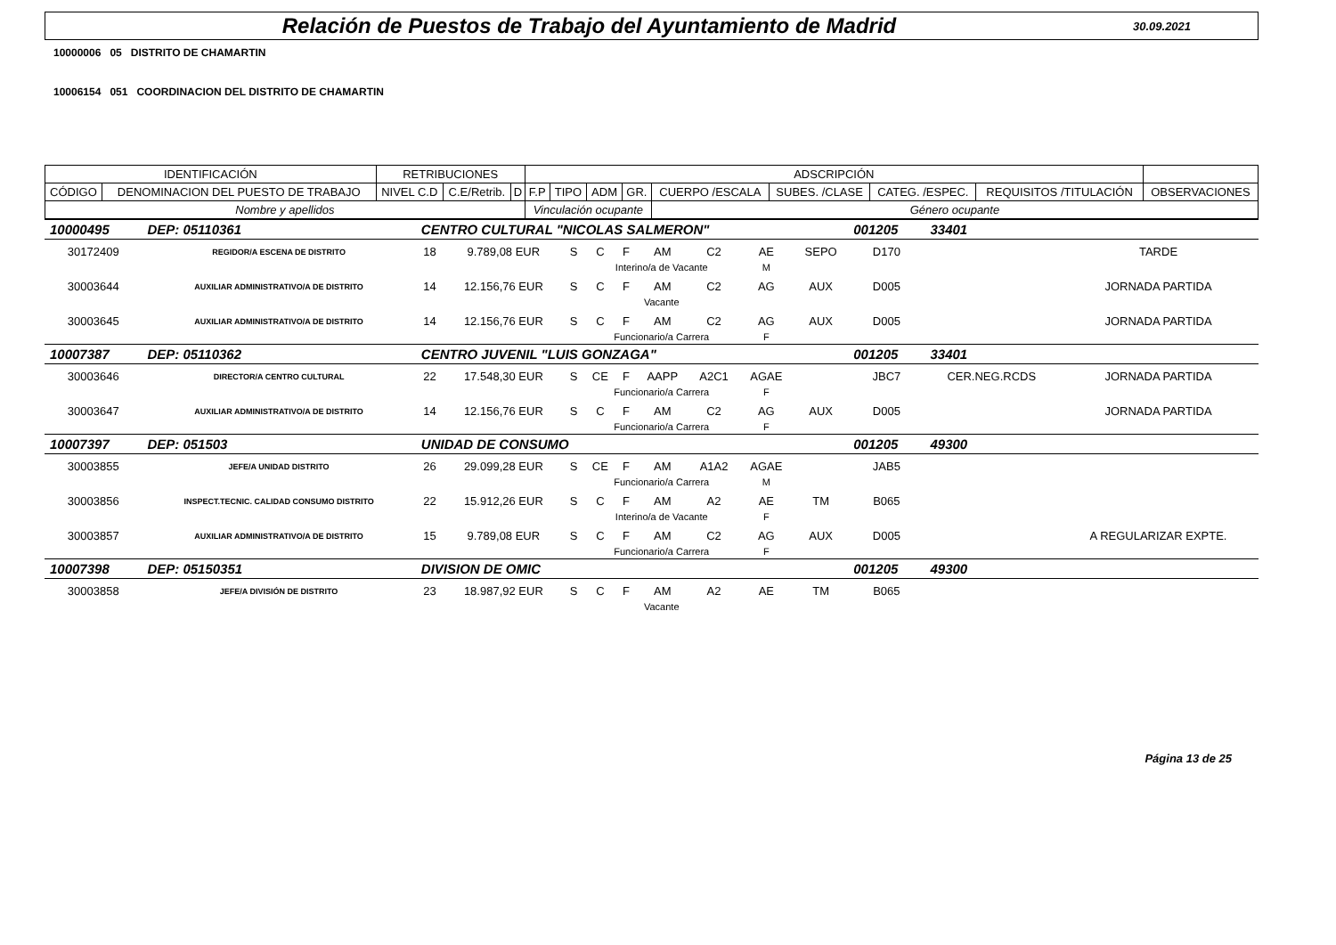Relación de Puestos de Trabajo del Ayuntamiento de Madrid
30.09.2021
10000006 05 DISTRITO DE CHAMARTIN
10006154 051 COORDINACION DEL DISTRITO DE CHAMARTIN
| IDENTIFICACIÓN | | RETRIBUCIONES | | | ADSCRIPCIÓN | | | | | | | | |
| CÓDIGO | DENOMINACION DEL PUESTO DE TRABAJO | NIVEL C.D | C.E/Retrib. | D | F.P | TIPO | ADM | GR. | CUERPO /ESCALA | SUBES. /CLASE | CATEG. /ESPEC. | REQUISITOS /TITULACIÓN | OBSERVACIONES |
| Nombre y apellidos | | | | | Vinculación ocupante | | | | Género ocupante | | | | |
| 10000495 | DEP: 05110361 | CENTRO CULTURAL "NICOLAS SALMERON" | | | | | | | | | 001205 | 33401 | |
| 30172409 | REGIDOR/A ESCENA DE DISTRITO | 18 | 9.789,08 EUR | S | C | F | AM | C2 | AE | SEPO | D170 | | TARDE |
| | | | | | Interino/a de Vacante | | | | M | | | | |
| 30003644 | AUXILIAR ADMINISTRATIVO/A DE DISTRITO | 14 | 12.156,76 EUR | S | C | F | AM | C2 | AG | AUX | D005 | | JORNADA PARTIDA |
| | | | | | Vacante | | | | | | | | |
| 30003645 | AUXILIAR ADMINISTRATIVO/A DE DISTRITO | 14 | 12.156,76 EUR | S | C | F | AM | C2 | AG | AUX | D005 | | JORNADA PARTIDA |
| | | | | | Funcionario/a Carrera | | | | F | | | | |
| 10007387 | DEP: 05110362 | CENTRO JUVENIL "LUIS GONZAGA" | | | | | | | | | 001205 | 33401 | |
| 30003646 | DIRECTOR/A CENTRO CULTURAL | 22 | 17.548,30 EUR | S | CE | F | AAPP | A2C1 | AGAE | | JBC7 | CER.NEG.RCDS | JORNADA PARTIDA |
| | | | | | Funcionario/a Carrera | | | | F | | | | |
| 30003647 | AUXILIAR ADMINISTRATIVO/A DE DISTRITO | 14 | 12.156,76 EUR | S | C | F | AM | C2 | AG | AUX | D005 | | JORNADA PARTIDA |
| | | | | | Funcionario/a Carrera | | | | F | | | | |
| 10007397 | DEP: 051503 | UNIDAD DE CONSUMO | | | | | | | | | 001205 | 49300 | |
| 30003855 | JEFE/A UNIDAD DISTRITO | 26 | 29.099,28 EUR | S | CE | F | AM | A1A2 | AGAE | | JAB5 | | |
| | | | | | Funcionario/a Carrera | | | | M | | | | |
| 30003856 | INSPECT.TECNIC. CALIDAD CONSUMO DISTRITO | 22 | 15.912,26 EUR | S | C | F | AM | A2 | AE | TM | B065 | | |
| | | | | | Interino/a de Vacante | | | | F | | | | |
| 30003857 | AUXILIAR ADMINISTRATIVO/A DE DISTRITO | 15 | 9.789,08 EUR | S | C | F | AM | C2 | AG | AUX | D005 | | A REGULARIZAR EXPTE. |
| | | | | | Funcionario/a Carrera | | | | F | | | | |
| 10007398 | DEP: 05150351 | DIVISION DE OMIC | | | | | | | | | 001205 | 49300 | |
| 30003858 | JEFE/A DIVISIÓN DE DISTRITO | 23 | 18.987,92 EUR | S | C | F | AM | A2 | AE | TM | B065 | | |
| | | | | | Vacante | | | | | | | | |
Página 13 de 25